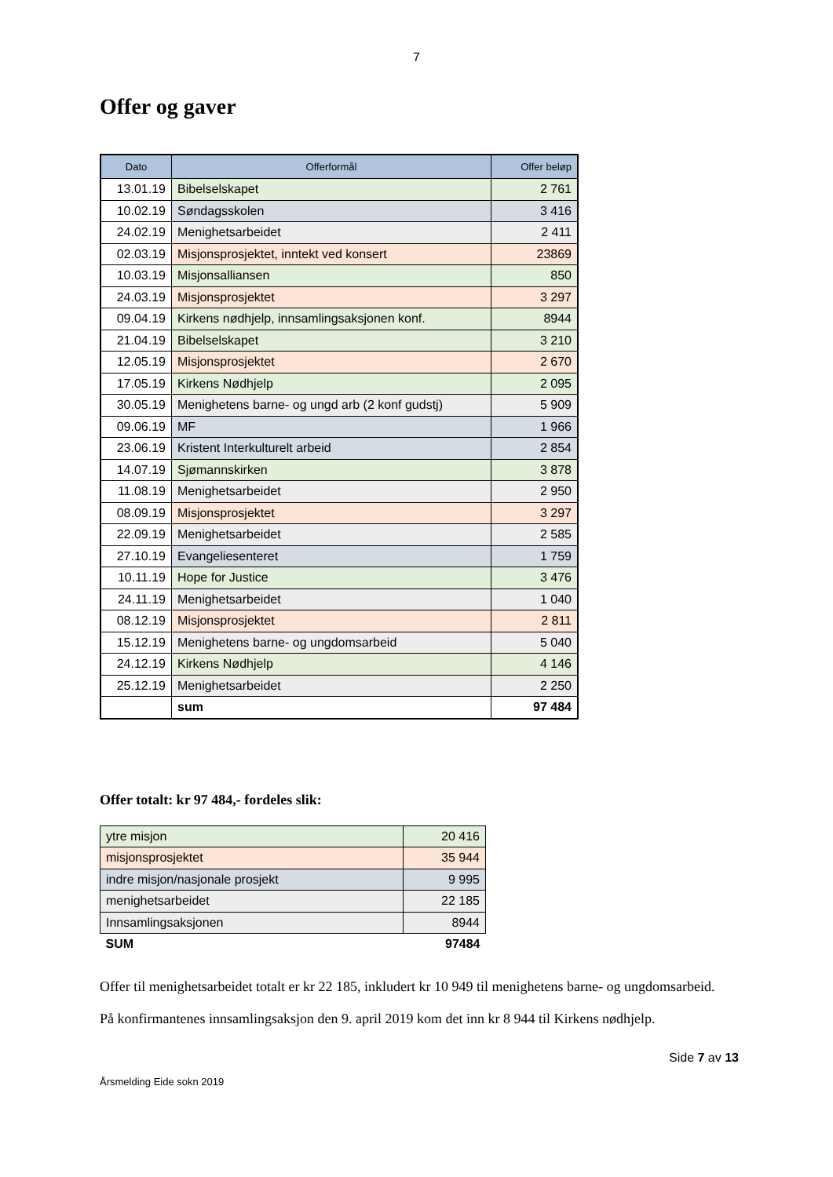7
Offer og gaver
| Dato | Offerformål | Offer beløp |
| --- | --- | --- |
| 13.01.19 | Bibelselskapet | 2 761 |
| 10.02.19 | Søndagsskolen | 3 416 |
| 24.02.19 | Menighetsarbeidet | 2 411 |
| 02.03.19 | Misjonsprosjektet, inntekt ved konsert | 23869 |
| 10.03.19 | Misjonsalliansen | 850 |
| 24.03.19 | Misjonsprosjektet | 3 297 |
| 09.04.19 | Kirkens nødhjelp, innsamlingsaksjonen konf. | 8944 |
| 21.04.19 | Bibelselskapet | 3 210 |
| 12.05.19 | Misjonsprosjektet | 2 670 |
| 17.05.19 | Kirkens Nødhjelp | 2 095 |
| 30.05.19 | Menighetens barne- og ungd arb (2 konf gudstj) | 5 909 |
| 09.06.19 | MF | 1 966 |
| 23.06.19 | Kristent Interkulturelt arbeid | 2 854 |
| 14.07.19 | Sjømannskirken | 3 878 |
| 11.08.19 | Menighetsarbeidet | 2 950 |
| 08.09.19 | Misjonsprosjektet | 3 297 |
| 22.09.19 | Menighetsarbeidet | 2 585 |
| 27.10.19 | Evangeliesenteret | 1 759 |
| 10.11.19 | Hope for Justice | 3 476 |
| 24.11.19 | Menighetsarbeidet | 1 040 |
| 08.12.19 | Misjonsprosjektet | 2 811 |
| 15.12.19 | Menighetens barne- og ungdomsarbeid | 5 040 |
| 24.12.19 | Kirkens Nødhjelp | 4 146 |
| 25.12.19 | Menighetsarbeidet | 2 250 |
| | sum | 97 484 |
Offer totalt: kr 97 484,- fordeles slik:
| ytre misjon | 20 416 |
| misjonsprosjektet | 35 944 |
| indre misjon/nasjonale prosjekt | 9 995 |
| menighetsarbeidet | 22 185 |
| Innsamlingsaksjonen | 8944 |
| SUM | 97484 |
Offer til menighetsarbeidet totalt er kr 22 185, inkludert kr 10 949 til menighetens barne- og ungdomsarbeid.
På konfirmantenes innsamlingsaksjon den 9. april 2019 kom det inn kr 8 944 til Kirkens nødhjelp.
Side 7 av 13
Årsmelding Eide sokn 2019